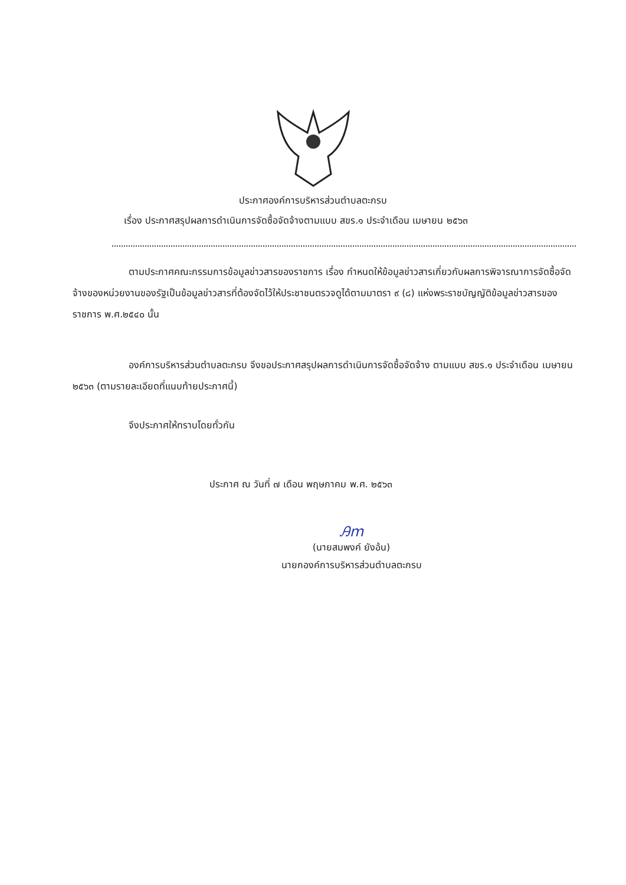ประกาศองค์การบริหารส่วนตำบลตะกรบ
เรื่อง ประกาศสรุปผลการดำเนินการจัดซื้อจัดจ้างตามแบบ สขร.๑ ประจำเดือน เมษายน ๒๕๖๓
ตามประกาศคณะกรรมการข้อมูลข่าวสารของราชการ เรื่อง กำหนดให้ข้อมูลข่าวสารเกี่ยวกับผลการพิจารณาการจัดซื้อจัดจ้างของหน่วยงานของรัฐเป็นข้อมูลข่าวสารที่ต้องจัดไว้ให้ประชาชนตรวจดูได้ตามมาตรา ๙ (๘) แห่งพระราชบัญญัติข้อมูลข่าวสารของราชการ พ.ศ.๒๕๔๐ นั้น
องค์การบริหารส่วนตำบลตะกรบ จึงขอประกาศสรุปผลการดำเนินการจัดซื้อจัดจ้าง ตามแบบ สขร.๑ ประจำเดือน เมษายน ๒๕๖๓ (ตามรายละเอียดที่แนบท้ายประกาศนี้)
จึงประกาศให้ทราบโดยทั่วกัน
ประกาศ ณ วันที่ ๗ เดือน พฤษภาคม พ.ศ. ๒๕๖๓
Ꭿm
(นายสมพงค์ ยังอ้น)
นายกองค์การบริหารส่วนตำบลตะกรบ